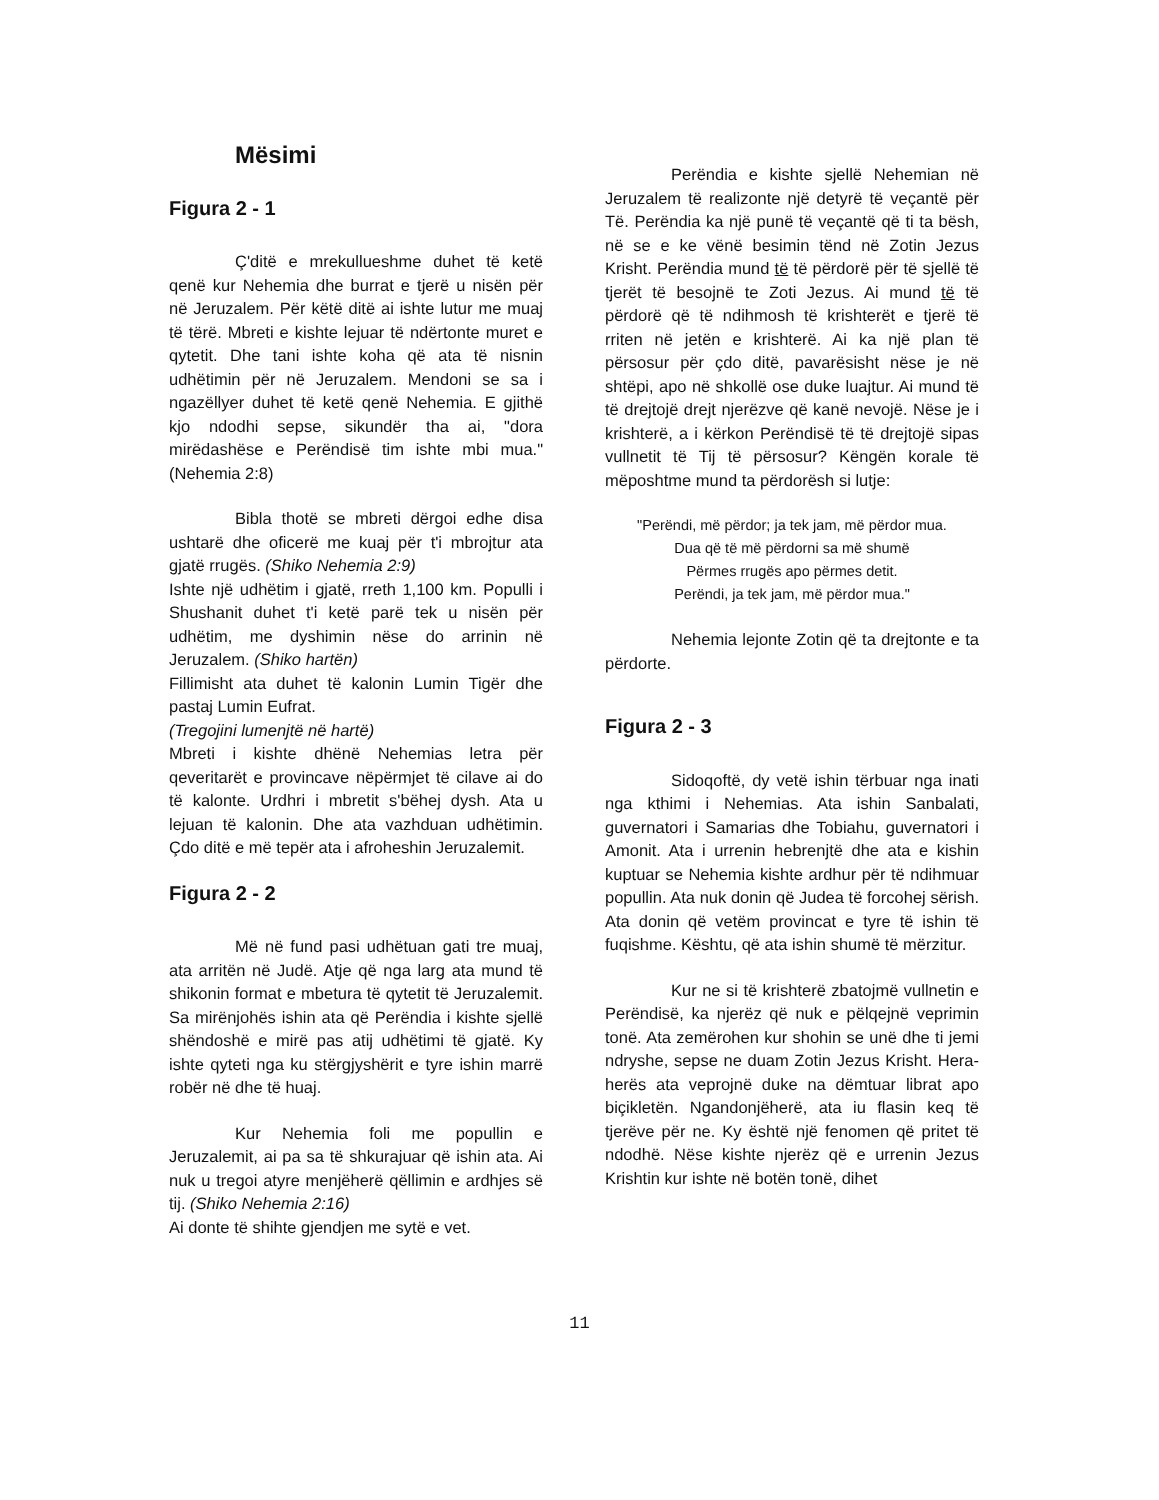Mësimi
Figura 2 - 1
Ç'ditë e mrekullueshme duhet të ketë qenë kur Nehemia dhe burrat e tjerë u nisën për në Jeruzalem. Për këtë ditë ai ishte lutur me muaj të tërë. Mbreti e kishte lejuar të ndërtonte muret e qytetit. Dhe tani ishte koha që ata të nisnin udhëtimin për në Jeruzalem. Mendoni se sa i ngazëllyer duhet të ketë qenë Nehemia. E gjithë kjo ndodhi sepse, sikundër tha ai, "dora mirëdashëse e Perëndisë tim ishte mbi mua." (Nehemia 2:8)
Bibla thotë se mbreti dërgoi edhe disa ushtarë dhe oficerë me kuaj për t'i mbrojtur ata gjatë rrugës. (Shiko Nehemia 2:9)
Ishte një udhëtim i gjatë, rreth 1,100 km. Populli i Shushanit duhet t'i ketë parë tek u nisën për udhëtim, me dyshimin nëse do arrinin në Jeruzalem. (Shiko hartën)
Fillimisht ata duhet të kalonin Lumin Tigër dhe pastaj Lumin Eufrat.
(Tregojini lumenjtë në hartë)
Mbreti i kishte dhënë Nehemias letra për qeveritarët e provincave nëpërmjet të cilave ai do të kalonte. Urdhri i mbretit s'bëhej dysh. Ata u lejuan të kalonin. Dhe ata vazhduan udhëtimin. Çdo ditë e më tepër ata i afroheshin Jeruzalemit.
Figura 2 - 2
Më në fund pasi udhëtuan gati tre muaj, ata arritën në Judë. Atje që nga larg ata mund të shikonin format e mbetura të qytetit të Jeruzalemit. Sa mirënjohës ishin ata që Perëndia i kishte sjellë shëndoshë e mirë pas atij udhëtimi të gjatë. Ky ishte qyteti nga ku stërgjyshërit e tyre ishin marrë robër në dhe të huaj.
Kur Nehemia foli me popullin e Jeruzalemit, ai pa sa të shkurajuar që ishin ata. Ai nuk u tregoi atyre menjëherë qëllimin e ardhjes së tij. (Shiko Nehemia 2:16)
Ai donte të shihte gjendjen me sytë e vet.
Perëndia e kishte sjellë Nehemian në Jeruzalem të realizonte një detyrë të veçantë për Të. Perëndia ka një punë të veçantë që ti ta bësh, në se e ke vënë besimin tënd në Zotin Jezus Krisht. Perëndia mund të të përdorë për të sjellë të tjerët të besojnë te Zoti Jezus. Ai mund të të përdorë që të ndihmosh të krishterët e tjerë të rriten në jetën e krishterë. Ai ka një plan të përsosur për çdo ditë, pavarësisht nëse je në shtëpi, apo në shkollë ose duke luajtur. Ai mund të të drejtojë drejt njerëzve që kanë nevojë. Nëse je i krishterë, a i kërkon Perëndisë të të drejtojë sipas vullnetit të Tij të përsosur? Këngën korale të mëposhtme mund ta përdorësh si lutje:
"Perëndi, më përdor; ja tek jam, më përdor mua.
Dua që të më përdorni sa më shumë
Përmes rrugës apo përmes detit.
Perëndi, ja tek jam, më përdor mua."
Nehemia lejonte Zotin që ta drejtonte e ta përdorte.
Figura 2 - 3
Sidoqoftë, dy vetë ishin tërbuar nga inati nga kthimi i Nehemias. Ata ishin Sanbalati, guvernatori i Samarias dhe Tobiahu, guvernatori i Amonit. Ata i urrenin hebrenjtë dhe ata e kishin kuptuar se Nehemia kishte ardhur për të ndihmuar popullin. Ata nuk donin që Judea të forcohej sërish. Ata donin që vetëm provincat e tyre të ishin të fuqishme. Kështu, që ata ishin shumë të mërzitur.
Kur ne si të krishterë zbatojmë vullnetin e Perëndisë, ka njerëz që nuk e pëlqejnë veprimin tonë. Ata zemërohen kur shohin se unë dhe ti jemi ndryshe, sepse ne duam Zotin Jezus Krisht. Hera-herës ata veprojnë duke na dëmtuar librat apo biçikletën. Ngandonjëherë, ata iu flasin keq të tjerëve për ne. Ky është një fenomen që pritet të ndodhë. Nëse kishte njerëz që e urrenin Jezus Krishtin kur ishte në botën tonë, dihet
11